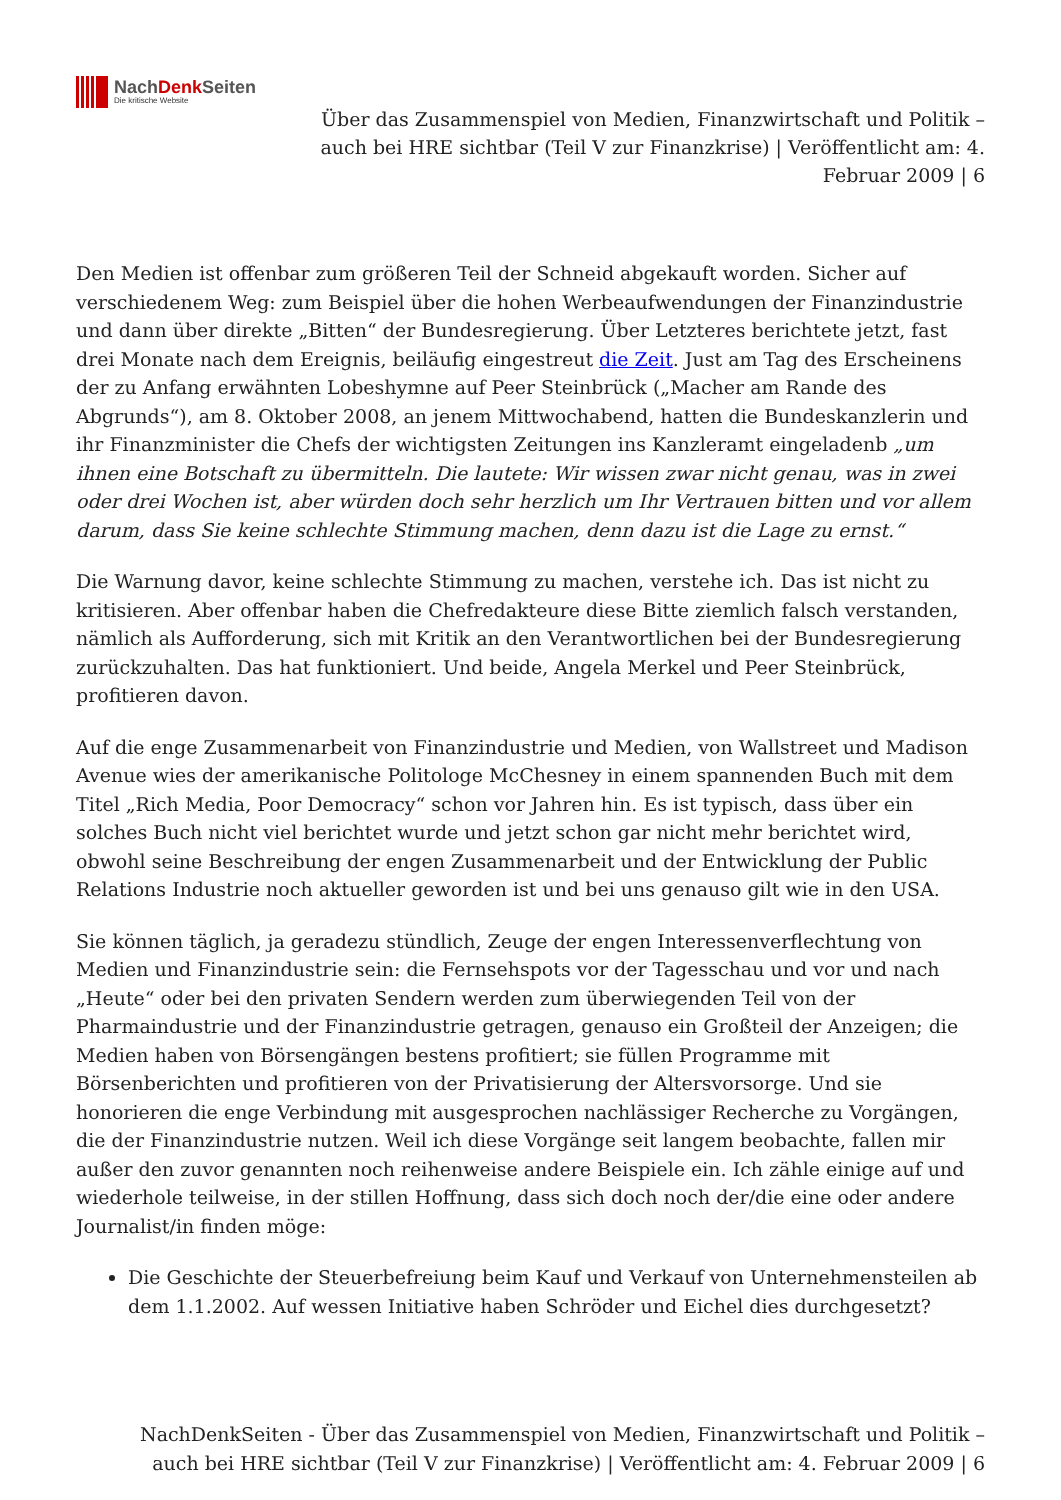NachDenk Seiten
Die kritische Website
Über das Zusammenspiel von Medien, Finanzwirtschaft und Politik – auch bei HRE sichtbar (Teil V zur Finanzkrise) | Veröffentlicht am: 4. Februar 2009 | 6
Den Medien ist offenbar zum größeren Teil der Schneid abgekauft worden. Sicher auf verschiedenem Weg: zum Beispiel über die hohen Werbeaufwendungen der Finanzindustrie und dann über direkte „Bitten“ der Bundesregierung. Über Letzteres berichtete jetzt, fast drei Monate nach dem Ereignis, beiläufig eingestreut die Zeit. Just am Tag des Erscheinens der zu Anfang erwähnten Lobeshymne auf Peer Steinbrück („Macher am Rande des Abgrunds“), am 8. Oktober 2008, an jenem Mittwochabend, hatten die Bundeskanzlerin und ihr Finanzminister die Chefs der wichtigsten Zeitungen ins Kanzleramt eingeladenb „um ihnen eine Botschaft zu übermitteln. Die lautete: Wir wissen zwar nicht genau, was in zwei oder drei Wochen ist, aber würden doch sehr herzlich um Ihr Vertrauen bitten und vor allem darum, dass Sie keine schlechte Stimmung machen, denn dazu ist die Lage zu ernst.“
Die Warnung davor, keine schlechte Stimmung zu machen, verstehe ich. Das ist nicht zu kritisieren. Aber offenbar haben die Chefredakteure diese Bitte ziemlich falsch verstanden, nämlich als Aufforderung, sich mit Kritik an den Verantwortlichen bei der Bundesregierung zurückzuhalten. Das hat funktioniert. Und beide, Angela Merkel und Peer Steinbrück, profitieren davon.
Auf die enge Zusammenarbeit von Finanzindustrie und Medien, von Wallstreet und Madison Avenue wies der amerikanische Politologe McChesney in einem spannenden Buch mit dem Titel „Rich Media, Poor Democracy“ schon vor Jahren hin. Es ist typisch, dass über ein solches Buch nicht viel berichtet wurde und jetzt schon gar nicht mehr berichtet wird, obwohl seine Beschreibung der engen Zusammenarbeit und der Entwicklung der Public Relations Industrie noch aktueller geworden ist und bei uns genauso gilt wie in den USA.
Sie können täglich, ja geradezu stündlich, Zeuge der engen Interessenverflechtung von Medien und Finanzindustrie sein: die Fernsehspots vor der Tagesschau und vor und nach „Heute“ oder bei den privaten Sendern werden zum überwiegenden Teil von der Pharmaindustrie und der Finanzindustrie getragen, genauso ein Großteil der Anzeigen; die Medien haben von Börsengängen bestens profitiert; sie füllen Programme mit Börsenberichten und profitieren von der Privatisierung der Altersvorsorge. Und sie honorieren die enge Verbindung mit ausgesprochen nachlässiger Recherche zu Vorgängen, die der Finanzindustrie nutzen. Weil ich diese Vorgänge seit langem beobachte, fallen mir außer den zuvor genannten noch reihenweise andere Beispiele ein. Ich zähle einige auf und wiederhole teilweise, in der stillen Hoffnung, dass sich doch noch der/die eine oder andere Journalist/in finden möge:
Die Geschichte der Steuerbefreiung beim Kauf und Verkauf von Unternehmensteilen ab dem 1.1.2002. Auf wessen Initiative haben Schröder und Eichel dies durchgesetzt?
NachDenkSeiten - Über das Zusammenspiel von Medien, Finanzwirtschaft und Politik – auch bei HRE sichtbar (Teil V zur Finanzkrise) | Veröffentlicht am: 4. Februar 2009 | 6